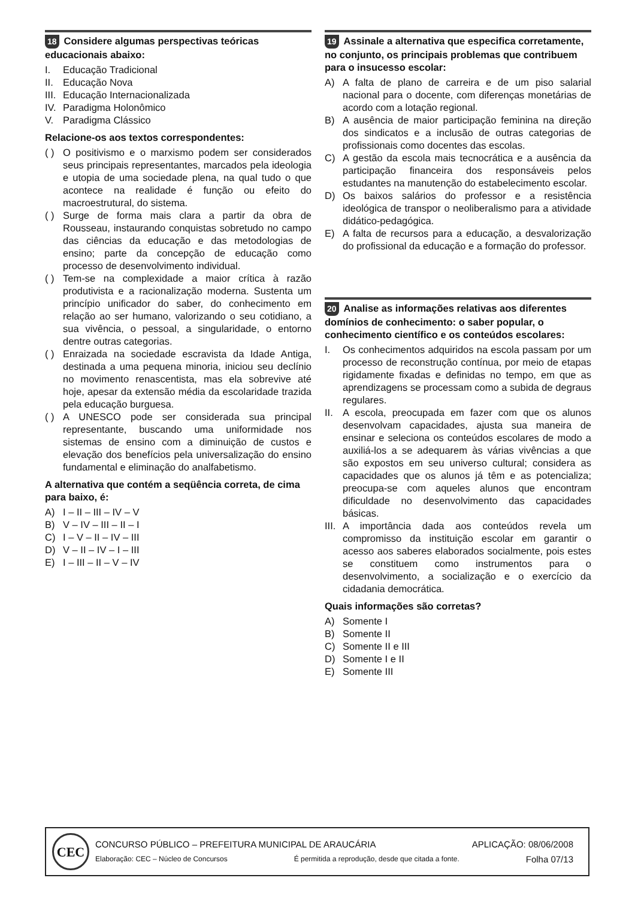18 Considere algumas perspectivas teóricas educacionais abaixo:
I. Educação Tradicional
II. Educação Nova
III. Educação Internacionalizada
IV. Paradigma Holonômico
V. Paradigma Clássico
Relacione-os aos textos correspondentes:
( ) O positivismo e o marxismo podem ser considerados seus principais representantes, marcados pela ideologia e utopia de uma sociedade plena, na qual tudo o que acontece na realidade é função ou efeito do macroestrutural, do sistema.
( ) Surge de forma mais clara a partir da obra de Rousseau, instaurando conquistas sobretudo no campo das ciências da educação e das metodologias de ensino; parte da concepção de educação como processo de desenvolvimento individual.
( ) Tem-se na complexidade a maior crítica à razão produtivista e a racionalização moderna. Sustenta um princípio unificador do saber, do conhecimento em relação ao ser humano, valorizando o seu cotidiano, a sua vivência, o pessoal, a singularidade, o entorno dentre outras categorias.
( ) Enraizada na sociedade escravista da Idade Antiga, destinada a uma pequena minoria, iniciou seu declínio no movimento renascentista, mas ela sobrevive até hoje, apesar da extensão média da escolaridade trazida pela educação burguesa.
( ) A UNESCO pode ser considerada sua principal representante, buscando uma uniformidade nos sistemas de ensino com a diminuição de custos e elevação dos benefícios pela universalização do ensino fundamental e eliminação do analfabetismo.
A alternativa que contém a seqüência correta, de cima para baixo, é:
A) I – II – III – IV – V
B) V – IV – III – II – I
C) I – V – II – IV – III
D) V – II – IV – I – III
E) I – III – II – V – IV
19 Assinale a alternativa que especifica corretamente, no conjunto, os principais problemas que contribuem para o insucesso escolar:
A) A falta de plano de carreira e de um piso salarial nacional para o docente, com diferenças monetárias de acordo com a lotação regional.
B) A ausência de maior participação feminina na direção dos sindicatos e a inclusão de outras categorias de profissionais como docentes das escolas.
C) A gestão da escola mais tecnocrática e a ausência da participação financeira dos responsáveis pelos estudantes na manutenção do estabelecimento escolar.
D) Os baixos salários do professor e a resistência ideológica de transpor o neoliberalismo para a atividade didático-pedagógica.
E) A falta de recursos para a educação, a desvalorização do profissional da educação e a formação do professor.
20 Analise as informações relativas aos diferentes domínios de conhecimento: o saber popular, o conhecimento científico e os conteúdos escolares:
I. Os conhecimentos adquiridos na escola passam por um processo de reconstrução contínua, por meio de etapas rigidamente fixadas e definidas no tempo, em que as aprendizagens se processam como a subida de degraus regulares.
II. A escola, preocupada em fazer com que os alunos desenvolvam capacidades, ajusta sua maneira de ensinar e seleciona os conteúdos escolares de modo a auxiliá-los a se adequarem às várias vivências a que são expostos em seu universo cultural; considera as capacidades que os alunos já têm e as potencializa; preocupa-se com aqueles alunos que encontram dificuldade no desenvolvimento das capacidades básicas.
III. A importância dada aos conteúdos revela um compromisso da instituição escolar em garantir o acesso aos saberes elaborados socialmente, pois estes se constituem como instrumentos para o desenvolvimento, a socialização e o exercício da cidadania democrática.
Quais informações são corretas?
A) Somente I
B) Somente II
C) Somente II e III
D) Somente I e II
E) Somente III
CEC
CONCURSO PÚBLICO – PREFEITURA MUNICIPAL DE ARAUCÁRIA APLICAÇÃO: 08/06/2008
Elaboração: CEC – Núcleo de Concursos É permitida a reprodução, desde que citada a fonte. Folha 07/13